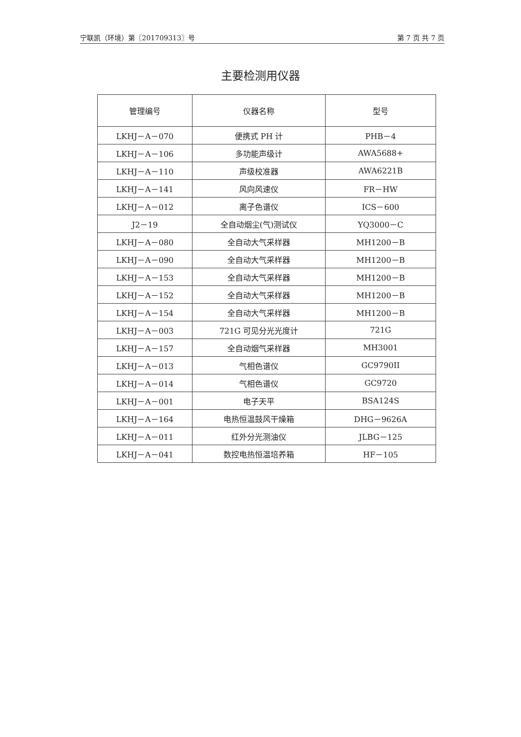宁联凯（环境）第〖201709313〗号 第 7 页 共 7 页
主要检测用仪器
| 管理编号 | 仪器名称 | 型号 |
| --- | --- | --- |
| LKHJ－A－070 | 便携式 PH 计 | PHB－4 |
| LKHJ－A－106 | 多功能声级计 | AWA5688+ |
| LKHJ－A－110 | 声级校准器 | AWA6221B |
| LKHJ－A－141 | 风向风速仪 | FR－HW |
| LKHJ－A－012 | 离子色谱仪 | ICS－600 |
| J2－19 | 全自动烟尘(气)测试仪 | YQ3000－C |
| LKHJ－A－080 | 全自动大气采样器 | MH1200－B |
| LKHJ－A－090 | 全自动大气采样器 | MH1200－B |
| LKHJ－A－153 | 全自动大气采样器 | MH1200－B |
| LKHJ－A－152 | 全自动大气采样器 | MH1200－B |
| LKHJ－A－154 | 全自动大气采样器 | MH1200－B |
| LKHJ－A－003 | 721G 可见分光光度计 | 721G |
| LKHJ－A－157 | 全自动烟气采样器 | MH3001 |
| LKHJ－A－013 | 气相色谱仪 | GC9790II |
| LKHJ－A－014 | 气相色谱仪 | GC9720 |
| LKHJ－A－001 | 电子天平 | BSA124S |
| LKHJ－A－164 | 电热恒温鼓风干燥箱 | DHG－9626A |
| LKHJ－A－011 | 红外分光测油仪 | JLBG－125 |
| LKHJ－A－041 | 数控电热恒温培养箱 | HF－105 |